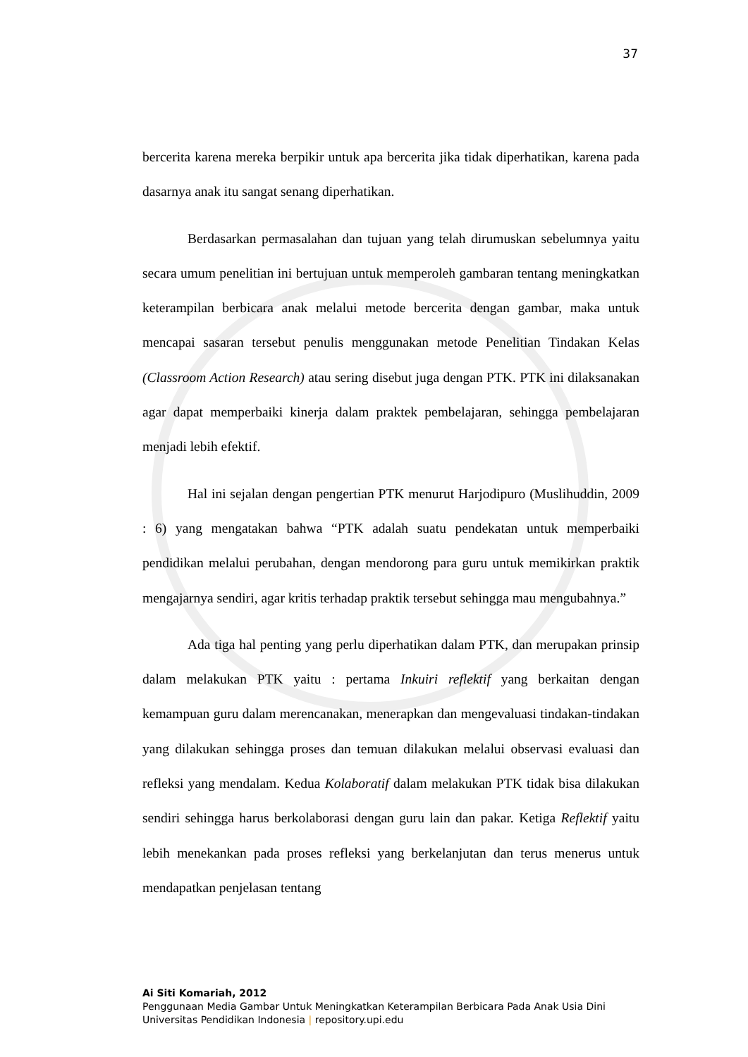37
bercerita karena mereka berpikir untuk apa bercerita jika tidak diperhatikan, karena pada dasarnya anak itu sangat senang diperhatikan.
Berdasarkan permasalahan dan tujuan yang telah dirumuskan sebelumnya yaitu secara umum penelitian ini bertujuan untuk memperoleh gambaran tentang meningkatkan keterampilan berbicara anak melalui metode bercerita dengan gambar, maka untuk mencapai sasaran tersebut penulis menggunakan metode Penelitian Tindakan Kelas (Classroom Action Research) atau sering disebut juga dengan PTK. PTK ini dilaksanakan agar dapat memperbaiki kinerja dalam praktek pembelajaran, sehingga pembelajaran menjadi lebih efektif.
Hal ini sejalan dengan pengertian PTK menurut Harjodipuro (Muslihuddin, 2009 : 6) yang mengatakan bahwa “PTK adalah suatu pendekatan untuk memperbaiki pendidikan melalui perubahan, dengan mendorong para guru untuk memikirkan praktik mengajarnya sendiri, agar kritis terhadap praktik tersebut sehingga mau mengubahnya.”
Ada tiga hal penting yang perlu diperhatikan dalam PTK, dan merupakan prinsip dalam melakukan PTK yaitu : pertama Inkuiri reflektif yang berkaitan dengan kemampuan guru dalam merencanakan, menerapkan dan mengevaluasi tindakan-tindakan yang dilakukan sehingga proses dan temuan dilakukan melalui observasi evaluasi dan refleksi yang mendalam. Kedua Kolaboratif dalam melakukan PTK tidak bisa dilakukan sendiri sehingga harus berkolaborasi dengan guru lain dan pakar. Ketiga Reflektif yaitu lebih menekankan pada proses refleksi yang berkelanjutan dan terus menerus untuk mendapatkan penjelasan tentang
Ai Siti Komariah, 2012
Penggunaan Media Gambar Untuk Meningkatkan Keterampilan Berbicara Pada Anak Usia Dini
Universitas Pendidikan Indonesia | repository.upi.edu